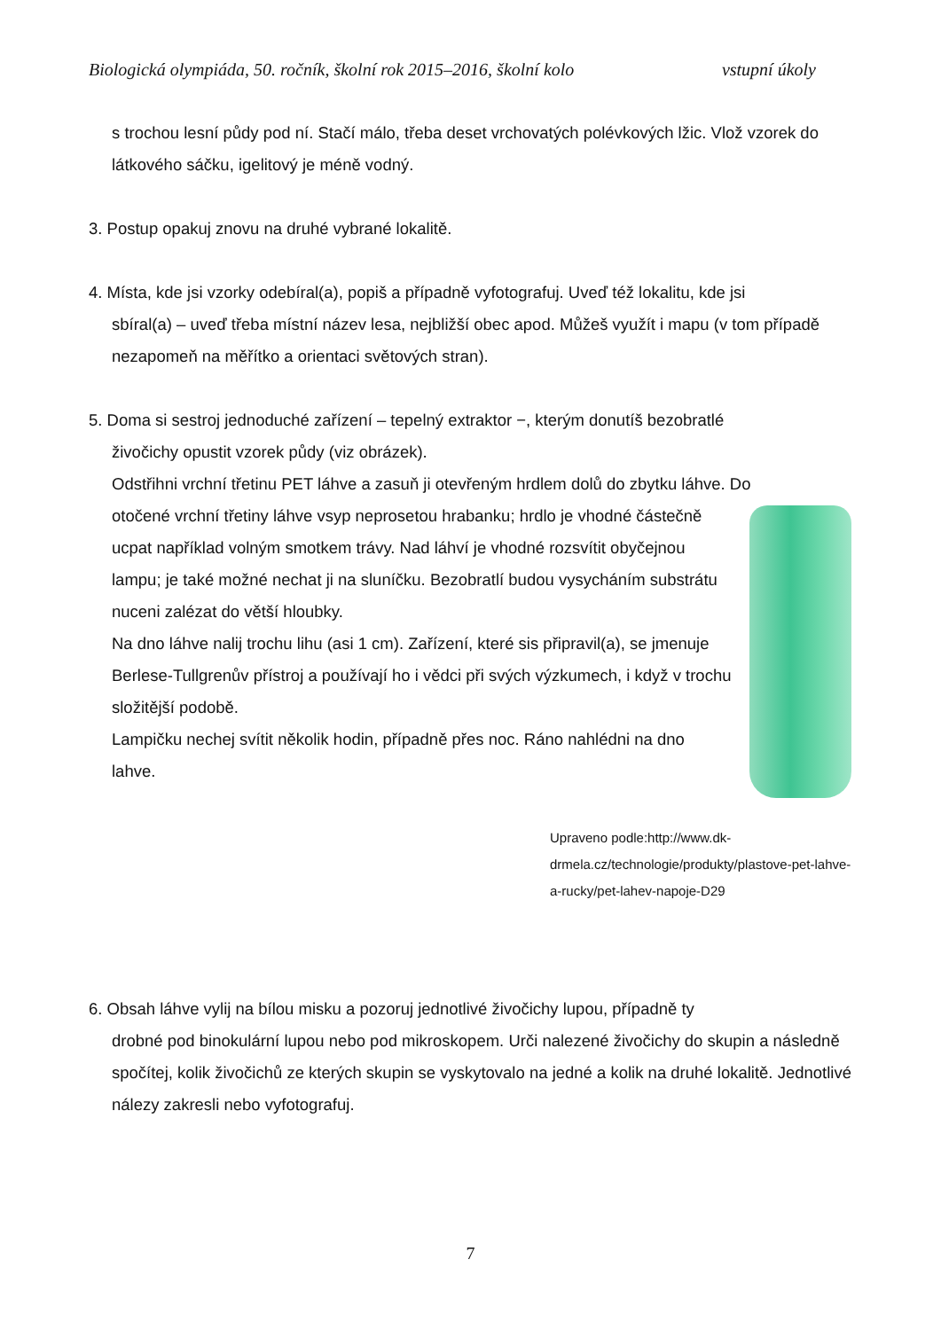Biologická olympiáda, 50. ročník, školní rok 2015–2016, školní kolo vstupní úkoly
s trochou lesní půdy pod ní. Stačí málo, třeba deset vrchovatých polévkových lžic. Vlož vzorek do látkového sáčku, igelitový je méně vodný.
3. Postup opakuj znovu na druhé vybrané lokalitě.
4. Místa, kde jsi vzorky odebíral(a), popiš a případně vyfotografuj. Uveď též lokalitu, kde jsi
sbíral(a) – uveď třeba místní název lesa, nejbližší obec apod. Můžeš využít i mapu (v tom případě nezapomeň na měřítko a orientaci světových stran).
5. Doma si sestroj jednoduché zařízení – tepelný extraktor −, kterým donutíš bezobratlé
živočichy opustit vzorek půdy (viz obrázek).
Odstřihni vrchní třetinu PET láhve a zasuň ji otevřeným hrdlem dolů do zbytku láhve. Do
otočené vrchní třetiny láhve vsyp neprosetou hrabanku; hrdlo je vhodné částečně ucpat například volným smotkem trávy. Nad láhví je vhodné rozsvítit obyčejnou lampu; je také možné nechat ji na sluníčku. Bezobratlí budou vysycháním substrátu nuceni zalézat do větší hloubky.
Na dno láhve nalij trochu lihu (asi 1 cm). Zařízení, které sis připravil(a), se jmenuje Berlese-Tullgrenův přístroj a používají ho i vědci při svých výzkumech, i když v trochu složitější podobě.
Lampičku nechej svítit několik hodin, případně přes noc. Ráno nahlédni na dno lahve.
Upraveno podle:http://www.dk-drmela.cz/technologie/produkty/plastove-pet-lahve-a-rucky/pet-lahev-napoje-D29
6. Obsah láhve vylij na bílou misku a pozoruj jednotlivé živočichy lupou, případně ty
drobné pod binokulární lupou nebo pod mikroskopem. Urči nalezené živočichy do skupin a následně spočítej, kolik živočichů ze kterých skupin se vyskytovalo na jedné a kolik na druhé lokalitě. Jednotlivé nálezy zakresli nebo vyfotografuj.
7